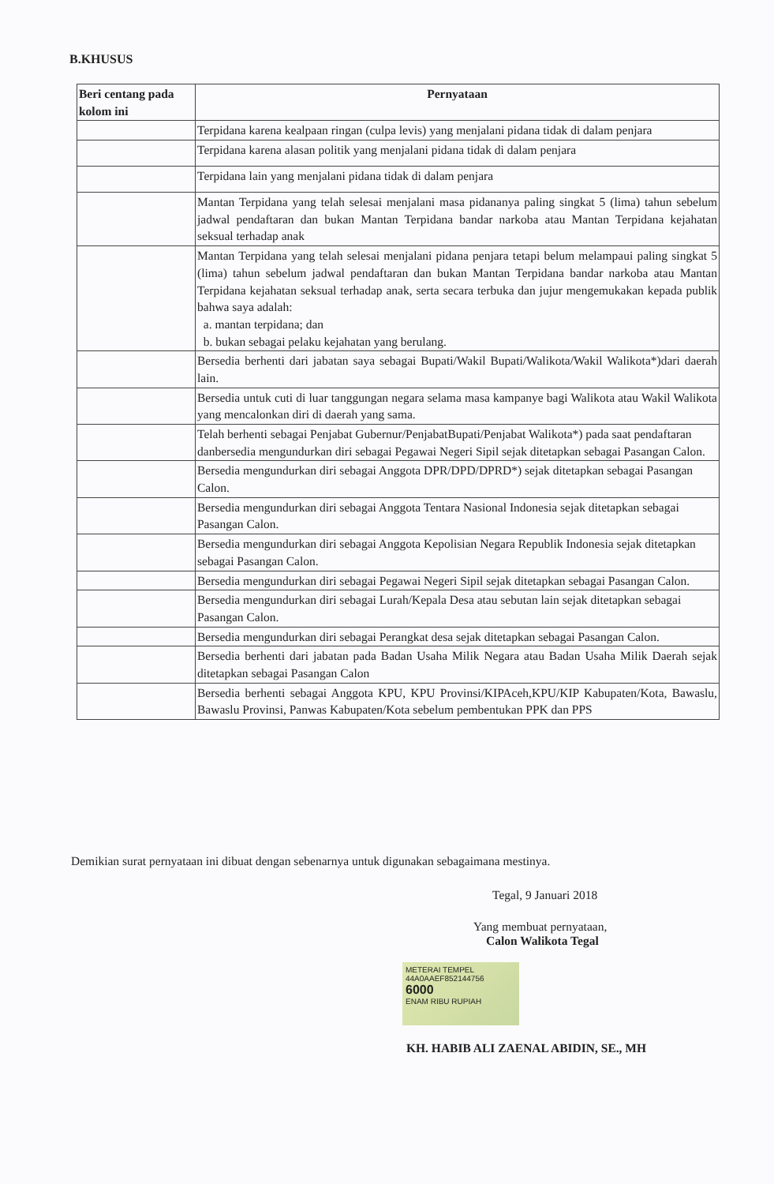B.KHUSUS
| Beri centang pada kolom ini | Pernyataan |
| --- | --- |
| | Terpidana karena kealpaan ringan (culpa levis) yang menjalani pidana tidak di dalam penjara |
| | Terpidana karena alasan politik yang menjalani pidana tidak di dalam penjara |
| | Terpidana lain yang menjalani pidana tidak di dalam penjara |
| | Mantan Terpidana yang telah selesai menjalani masa pidananya paling singkat 5 (lima) tahun sebelum jadwal pendaftaran dan bukan Mantan Terpidana bandar narkoba atau Mantan Terpidana kejahatan seksual terhadap anak |
| | Mantan Terpidana yang telah selesai menjalani pidana penjara tetapi belum melampaui paling singkat 5 (lima) tahun sebelum jadwal pendaftaran dan bukan Mantan Terpidana bandar narkoba atau Mantan Terpidana kejahatan seksual terhadap anak, serta secara terbuka dan jujur mengemukakan kepada publik bahwa saya adalah: a. mantan terpidana; dan b. bukan sebagai pelaku kejahatan yang berulang. |
| | Bersedia berhenti dari jabatan saya sebagai Bupati/Wakil Bupati/Walikota/Wakil Walikota*)dari daerah lain. |
| | Bersedia untuk cuti di luar tanggungan negara selama masa kampanye bagi Walikota atau Wakil Walikota yang mencalonkan diri di daerah yang sama. |
| | Telah berhenti sebagai Penjabat Gubernur/PenjabatBupati/Penjabat Walikota*) pada saat pendaftaran danbersedia mengundurkan diri sebagai Pegawai Negeri Sipil sejak ditetapkan sebagai Pasangan Calon. |
| | Bersedia mengundurkan diri sebagai Anggota DPR/DPD/DPRD*) sejak ditetapkan sebagai Pasangan Calon. |
| | Bersedia mengundurkan diri sebagai Anggota Tentara Nasional Indonesia sejak ditetapkan sebagai Pasangan Calon. |
| | Bersedia mengundurkan diri sebagai Anggota Kepolisian Negara Republik Indonesia sejak ditetapkan sebagai Pasangan Calon. |
| | Bersedia mengundurkan diri sebagai Pegawai Negeri Sipil sejak ditetapkan sebagai Pasangan Calon. |
| | Bersedia mengundurkan diri sebagai Lurah/Kepala Desa atau sebutan lain sejak ditetapkan sebagai Pasangan Calon. |
| | Bersedia mengundurkan diri sebagai Perangkat desa sejak ditetapkan sebagai Pasangan Calon. |
| | Bersedia berhenti dari jabatan pada Badan Usaha Milik Negara atau Badan Usaha Milik Daerah sejak ditetapkan sebagai Pasangan Calon |
| | Bersedia berhenti sebagai Anggota KPU, KPU Provinsi/KIPAceh,KPU/KIP Kabupaten/Kota, Bawaslu, Bawaslu Provinsi, Panwas Kabupaten/Kota sebelum pembentukan PPK dan PPS |
Demikian surat pernyataan ini dibuat dengan sebenarnya untuk digunakan sebagaimana mestinya.
Tegal, 9 Januari 2018
Yang membuat pernyataan,
Calon Walikota Tegal
METERAI TEMPEL
44A0AAEF852144756
6000
ENAM RIBU RUPIAH
KH. HABIB ALI ZAENAL ABIDIN, SE., MH